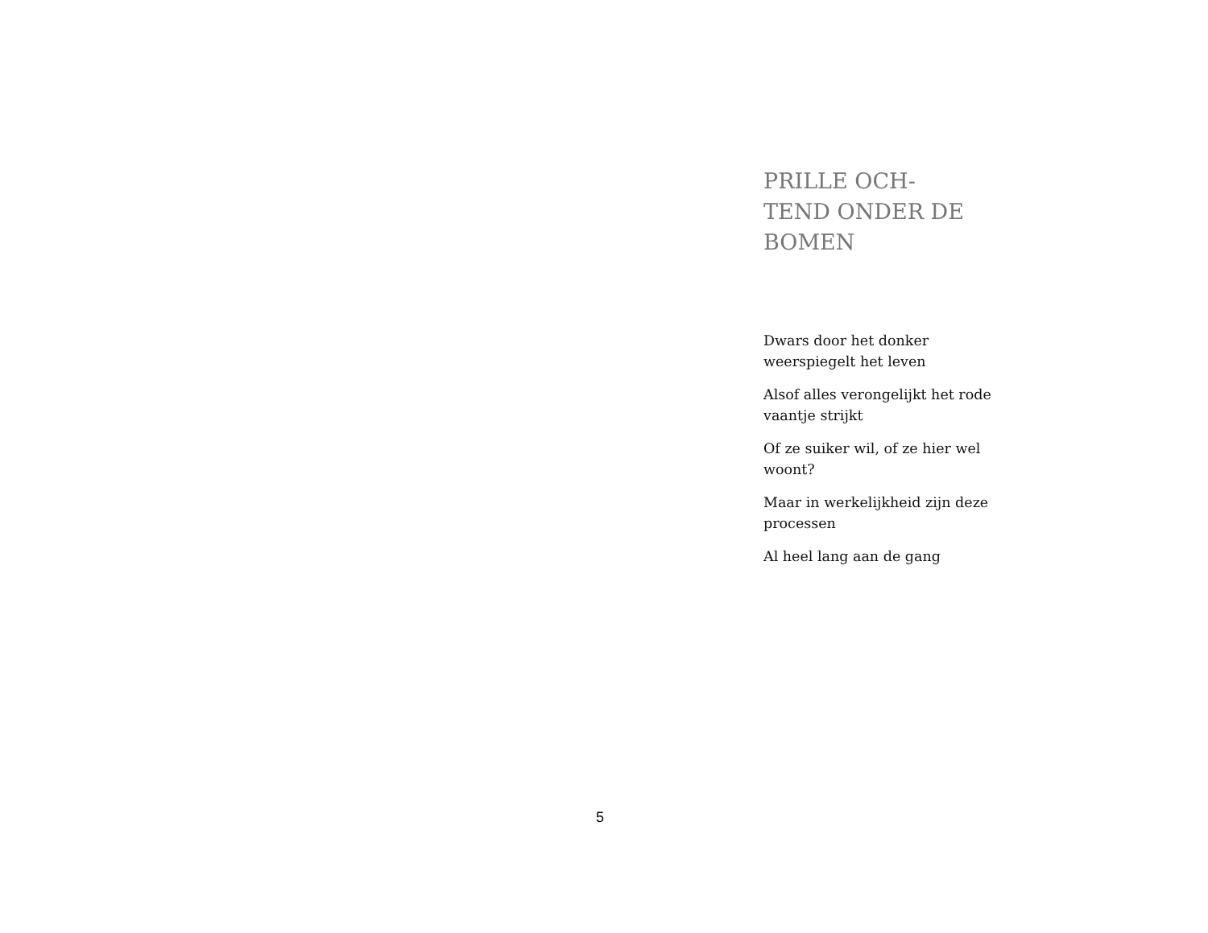PRILLE OCH-
TEND ONDER DE
BOMEN
Dwars door het donker weerspiegelt het leven
Alsof alles verongelijkt het rode vaantje strijkt
Of ze suiker wil, of ze hier wel woont?
Maar in werkelijkheid zijn deze processen
Al heel lang aan de gang
5